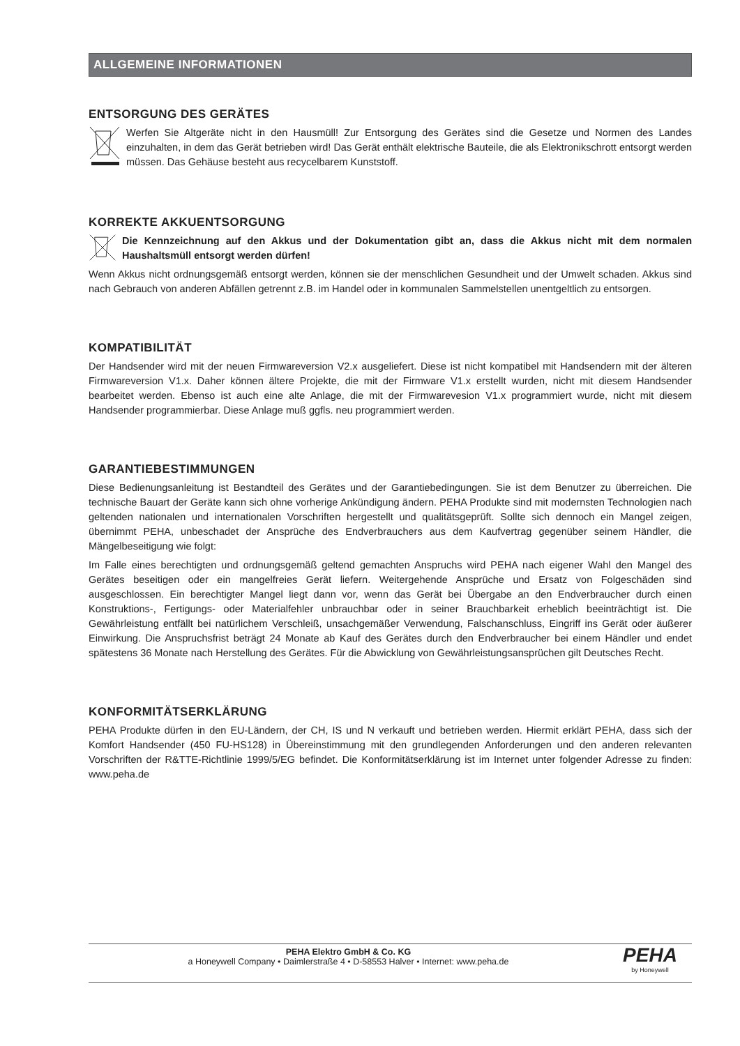ALLGEMEINE INFORMATIONEN
ENTSORGUNG DES GERÄTES
Werfen Sie Altgeräte nicht in den Hausmüll! Zur Entsorgung des Gerätes sind die Gesetze und Normen des Landes einzuhalten, in dem das Gerät betrieben wird! Das Gerät enthält elektrische Bauteile, die als Elektronikschrott entsorgt werden müssen. Das Gehäuse besteht aus recycelbarem Kunststoff.
KORREKTE AKKUENTSORGUNG
Die Kennzeichnung auf den Akkus und der Dokumentation gibt an, dass die Akkus nicht mit dem normalen Haushaltsmüll entsorgt werden dürfen!
Wenn Akkus nicht ordnungsgemäß entsorgt werden, können sie der menschlichen Gesundheit und der Umwelt schaden. Akkus sind nach Gebrauch von anderen Abfällen getrennt z.B. im Handel oder in kommunalen Sammelstellen unentgeltlich zu entsorgen.
KOMPATIBILITÄT
Der Handsender wird mit der neuen Firmwareversion V2.x ausgeliefert. Diese ist nicht kompatibel mit Handsendern mit der älteren Firmwareversion V1.x. Daher können ältere Projekte, die mit der Firmware V1.x erstellt wurden, nicht mit diesem Handsender bearbeitet werden. Ebenso ist auch eine alte Anlage, die mit der Firmwarevesion V1.x programmiert wurde, nicht mit diesem Handsender programmierbar. Diese Anlage muß ggfls. neu programmiert werden.
GARANTIEBESTIMMUNGEN
Diese Bedienungsanleitung ist Bestandteil des Gerätes und der Garantiebedingungen. Sie ist dem Benutzer zu überreichen. Die technische Bauart der Geräte kann sich ohne vorherige Ankündigung ändern. PEHA Produkte sind mit modernsten Technologien nach geltenden nationalen und internationalen Vorschriften hergestellt und qualitätsgeprüft. Sollte sich dennoch ein Mangel zeigen, übernimmt PEHA, unbeschadet der Ansprüche des Endverbrauchers aus dem Kaufvertrag gegenüber seinem Händler, die Mängelbeseitigung wie folgt:
Im Falle eines berechtigten und ordnungsgemäß geltend gemachten Anspruchs wird PEHA nach eigener Wahl den Mangel des Gerätes beseitigen oder ein mangelfreies Gerät liefern. Weitergehende Ansprüche und Ersatz von Folgeschäden sind ausgeschlossen. Ein berechtigter Mangel liegt dann vor, wenn das Gerät bei Übergabe an den Endverbraucher durch einen Konstruktions-, Fertigungs- oder Materialfehler unbrauchbar oder in seiner Brauchbarkeit erheblich beeinträchtigt ist. Die Gewährleistung entfällt bei natürlichem Verschleiß, unsachgemäßer Verwendung, Falschanschluss, Eingriff ins Gerät oder äußerer Einwirkung. Die Anspruchsfrist beträgt 24 Monate ab Kauf des Gerätes durch den Endverbraucher bei einem Händler und endet spätestens 36 Monate nach Herstellung des Gerätes. Für die Abwicklung von Gewährleistungsansprüchen gilt Deutsches Recht.
KONFORMITÄTSERKLÄRUNG
PEHA Produkte dürfen in den EU-Ländern, der CH, IS und N verkauft und betrieben werden. Hiermit erklärt PEHA, dass sich der Komfort Handsender (450 FU-HS128) in Übereinstimmung mit den grundlegenden Anforderungen und den anderen relevanten Vorschriften der R&TTE-Richtlinie 1999/5/EG befindet. Die Konformitätserklärung ist im Internet unter folgender Adresse zu finden: www.peha.de
PEHA Elektro GmbH & Co. KG
a Honeywell Company • Daimlerstraße 4 • D-58553 Halver • Internet: www.peha.de
PEHA
by Honeywell